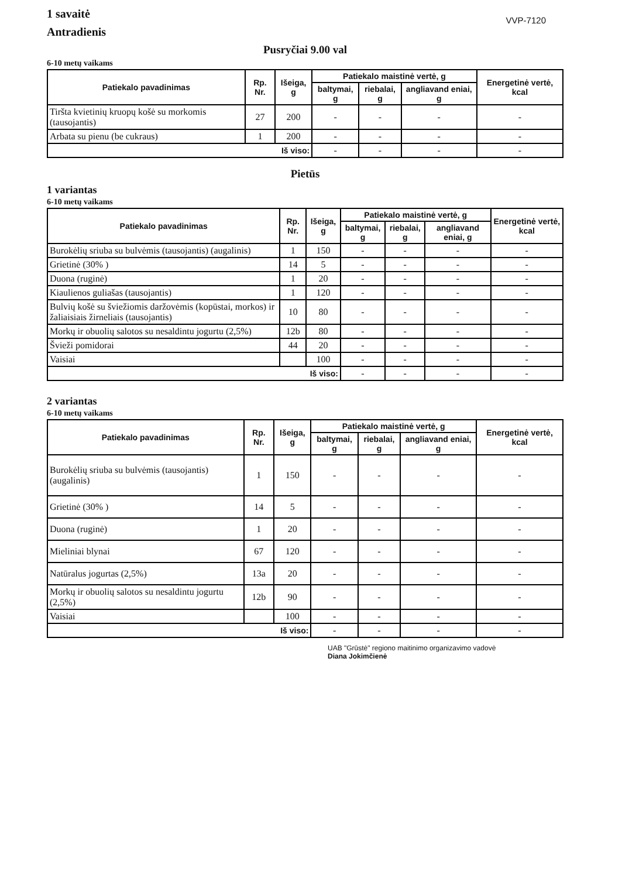1 savaitė
Antradienis
VVP-7120
Pusryčiai 9.00 val
6-10 metų vaikams
| Patiekalo pavadinimas | Rp. Nr. | Išeiga, g | Patiekalo maistinė vertė, g | | | Energetinė vertė, kcal |
| --- | --- | --- | --- | --- | --- | --- |
| | | | baltymai, g | riebalai, g | angliavand eniai, g | |
| Tiršta kvietinių kruopų košė su morkomis (tausojantis) | 27 | 200 | - | - | - | - |
| Arbata su pienu (be cukraus) | 1 | 200 | - | - | - | - |
| Iš viso: | | | - | - | - | - |
Pietūs
1 variantas
6-10 metų vaikams
| Patiekalo pavadinimas | Rp. Nr. | Išeiga, g | Patiekalo maistinė vertė, g | | | Energetinė vertė, kcal |
| --- | --- | --- | --- | --- | --- | --- |
| | | | baltymai, g | riebalai, g | angliavand eniai, g | |
| Burokėlių sriuba su bulvėmis (tausojantis) (augalinis) | 1 | 150 | - | - | - | - |
| Grietinė (30% ) | 14 | 5 | - | - | - | - |
| Duona (ruginė) | 1 | 20 | - | - | - | - |
| Kiaulienos guliašas (tausojantis) | 1 | 120 | - | - | - | - |
| Bulvių košė su šviežiomis daržovėmis (kopūstai, morkos) ir žaliaisiais žirneliais (tausojantis) | 10 | 80 | - | - | - | - |
| Morkų ir obuolių salotos su nesaldintu jogurtu (2,5%) | 12b | 80 | - | - | - | - |
| Švieži pomidorai | 44 | 20 | - | - | - | - |
| Vaisiai | | 100 | - | - | - | - |
| Iš viso: | | | - | - | - | - |
2 variantas
6-10 metų vaikams
| Patiekalo pavadinimas | Rp. Nr. | Išeiga, g | Patiekalo maistinė vertė, g | | | Energetinė vertė, kcal |
| --- | --- | --- | --- | --- | --- | --- |
| | | | baltymai, g | riebalai, g | angliavand eniai, g | |
| Burokėlių sriuba su bulvėmis (tausojantis) (augalinis) | 1 | 150 | - | - | - | - |
| Grietinė (30% ) | 14 | 5 | - | - | - | - |
| Duona (ruginė) | 1 | 20 | - | - | - | - |
| Mieliniai blynai | 67 | 120 | - | - | - | - |
| Natūralus jogurtas (2,5%) | 13a | 20 | - | - | - | - |
| Morkų ir obuolių salotos su nesaldintu jogurtu (2,5%) | 12b | 90 | - | - | - | - |
| Vaisiai | | 100 | - | - | - | - |
| Iš viso: | | | - | - | - | - |
UAB "Grūstė" regiono maitinimo organizavimo vadovė
Diana Jokimčienė